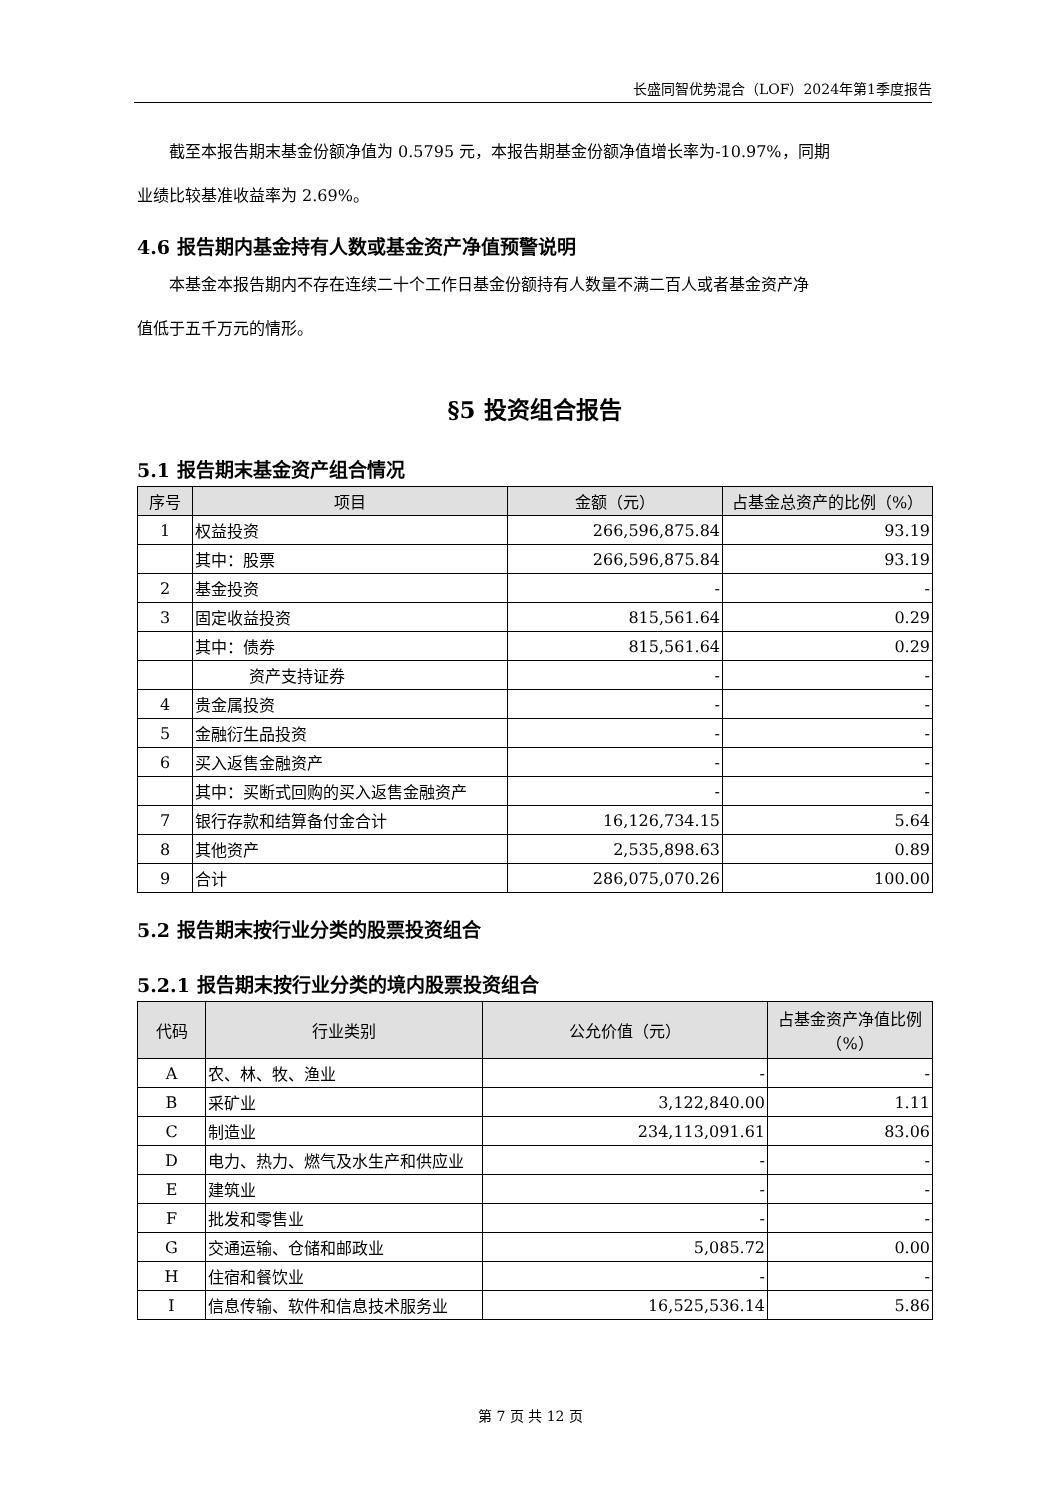长盛同智优势混合（LOF）2024年第1季度报告
截至本报告期末基金份额净值为 0.5795 元，本报告期基金份额净值增长率为-10.97%，同期
业绩比较基准收益率为 2.69%。
4.6 报告期内基金持有人数或基金资产净值预警说明
本基金本报告期内不存在连续二十个工作日基金份额持有人数量不满二百人或者基金资产净
值低于五千万元的情形。
§5 投资组合报告
5.1 报告期末基金资产组合情况
| 序号 | 项目 | 金额（元） | 占基金总资产的比例（%） |
| --- | --- | --- | --- |
| 1 | 权益投资 | 266,596,875.84 | 93.19 |
| | 其中：股票 | 266,596,875.84 | 93.19 |
| 2 | 基金投资 | - | - |
| 3 | 固定收益投资 | 815,561.64 | 0.29 |
| | 其中：债券 | 815,561.64 | 0.29 |
| | 资产支持证券 | - | - |
| 4 | 贵金属投资 | - | - |
| 5 | 金融衍生品投资 | - | - |
| 6 | 买入返售金融资产 | - | - |
| | 其中：买断式回购的买入返售金融资产 | - | - |
| 7 | 银行存款和结算备付金合计 | 16,126,734.15 | 5.64 |
| 8 | 其他资产 | 2,535,898.63 | 0.89 |
| 9 | 合计 | 286,075,070.26 | 100.00 |
5.2 报告期末按行业分类的股票投资组合
5.2.1 报告期末按行业分类的境内股票投资组合
| 代码 | 行业类别 | 公允价值（元） | 占基金资产净值比例（%） |
| --- | --- | --- | --- |
| A | 农、林、牧、渔业 | - | - |
| B | 采矿业 | 3,122,840.00 | 1.11 |
| C | 制造业 | 234,113,091.61 | 83.06 |
| D | 电力、热力、燃气及水生产和供应业 | - | - |
| E | 建筑业 | - | - |
| F | 批发和零售业 | - | - |
| G | 交通运输、仓储和邮政业 | 5,085.72 | 0.00 |
| H | 住宿和餐饮业 | - | - |
| I | 信息传输、软件和信息技术服务业 | 16,525,536.14 | 5.86 |
第 7 页 共 12 页